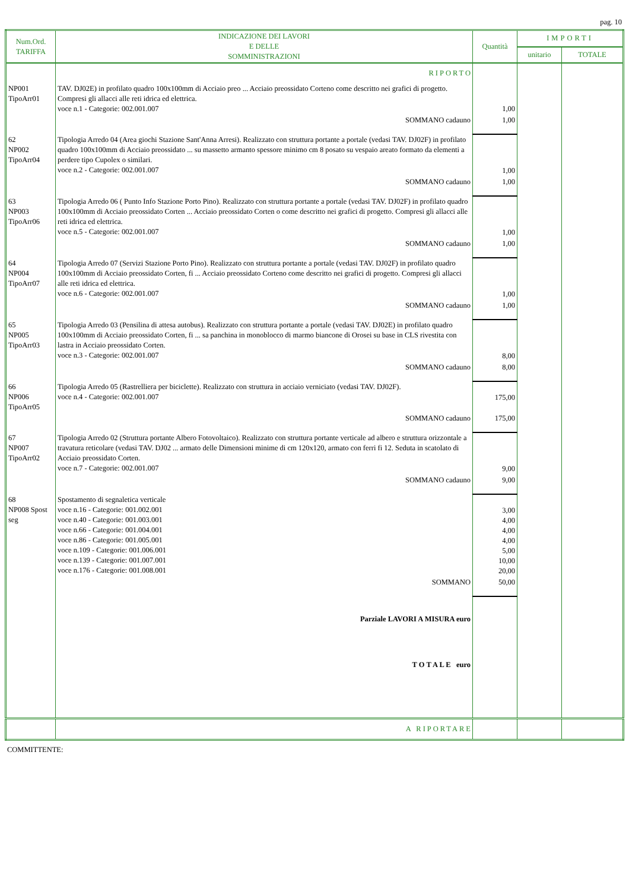pag. 10
| Num.Ord. TARIFFA | INDICAZIONE DEI LAVORI E DELLE SOMMINISTRAZIONI | Quantità | IMPORTI | |
| --- | --- | --- | --- | --- |
| | | | unitario | TOTALE |
| | RIPORTO | | | |
| NP001 TipoArr01 | TAV. DJ02E) in profilato quadro 100x100mm di Acciaio preo ... Acciaio preossidato Corteno come descritto nei grafici di progetto. Compresi gli allacci alle reti idrica ed elettrica. voce n.1 - Categorie: 002.001.007 | 1,00 | | |
| | SOMMANO cadauno | 1,00 | | |
| 62 NP002 TipoArr04 | Tipologia Arredo 04 (Area giochi Stazione Sant'Anna Arresi). Realizzato con struttura portante a portale (vedasi TAV. DJ02F) in profilato quadro 100x100mm di Acciaio preossidato ... su massetto armanto spessore minimo cm 8 posato su vespaio areato formato da elementi a perdere tipo Cupolex o similari. voce n.2 - Categorie: 002.001.007 | 1,00 | | |
| | SOMMANO cadauno | 1,00 | | |
| 63 NP003 TipoArr06 | Tipologia Arredo 06 ( Punto Info Stazione Porto Pino). Realizzato con struttura portante a portale (vedasi TAV. DJ02F) in profilato quadro 100x100mm di Acciaio preossidato Corten ... Acciaio preossidato Corten o come descritto nei grafici di progetto. Compresi gli allacci alle reti idrica ed elettrica. voce n.5 - Categorie: 002.001.007 | 1,00 | | |
| | SOMMANO cadauno | 1,00 | | |
| 64 NP004 TipoArr07 | Tipologia Arredo 07 (Servizi Stazione Porto Pino). Realizzato con struttura portante a portale (vedasi TAV. DJ02F) in profilato quadro 100x100mm di Acciaio preossidato Corten, fi ... Acciaio preossidato Corteno come descritto nei grafici di progetto. Compresi gli allacci alle reti idrica ed elettrica. voce n.6 - Categorie: 002.001.007 | 1,00 | | |
| | SOMMANO cadauno | 1,00 | | |
| 65 NP005 TipoArr03 | Tipologia Arredo 03 (Pensilina di attesa autobus). Realizzato con struttura portante a portale (vedasi TAV. DJ02E) in profilato quadro 100x100mm di Acciaio preossidato Corten, fi ... sa panchina in monoblocco di marmo biancone di Orosei su base in CLS rivestita con lastra in Acciaio preossidato Corten. voce n.3 - Categorie: 002.001.007 | 8,00 | | |
| | SOMMANO cadauno | 8,00 | | |
| 66 NP006 TipoArr05 | Tipologia Arredo 05 (Rastrelliera per biciclette). Realizzato con struttura in acciaio verniciato (vedasi TAV. DJ02F). voce n.4 - Categorie: 002.001.007 | 175,00 | | |
| | SOMMANO cadauno | 175,00 | | |
| 67 NP007 TipoArr02 | Tipologia Arredo 02 (Struttura portante Albero Fotovoltaico). Realizzato con struttura portante verticale ad albero e struttura orizzontale a travatura reticolare (vedasi TAV. DJ02 ... armato delle Dimensioni minime di cm 120x120, armato con ferri fi 12. Seduta in scatolato di Acciaio preossidato Corten. voce n.7 - Categorie: 002.001.007 | 9,00 | | |
| | SOMMANO cadauno | 9,00 | | |
| 68 NP008 Spost seg | Spostamento di segnaletica verticale voce n.16 - Categorie: 001.002.001 voce n.40 - Categorie: 001.003.001 voce n.66 - Categorie: 001.004.001 voce n.86 - Categorie: 001.005.001 voce n.109 - Categorie: 001.006.001 voce n.139 - Categorie: 001.007.001 voce n.176 - Categorie: 001.008.001 | 3,00 4,00 4,00 4,00 5,00 10,00 20,00 | | |
| | SOMMANO | 50,00 | | |
| | Parziale LAVORI A MISURA euro | | | |
| | T O T A L E euro | | | |
| | A RIPORTARE | | | |
COMMITTENTE: